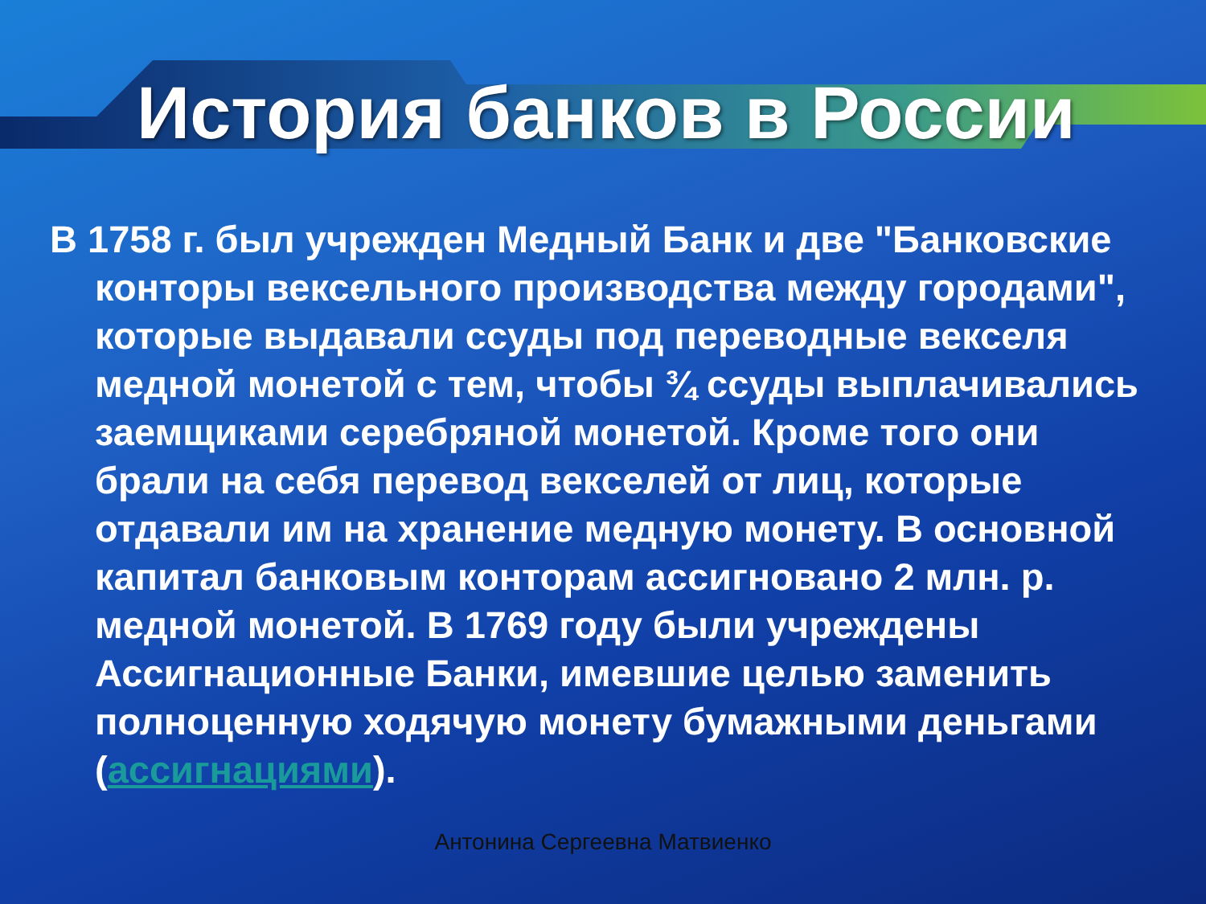История банков в России
В 1758 г. был учрежден Медный Банк и две "Банковские конторы вексельного производства между городами", которые выдавали ссуды под переводные векселя медной монетой с тем, чтобы ¾ ссуды выплачивались заемщиками серебряной монетой. Кроме того они брали на себя перевод векселей от лиц, которые отдавали им на хранение медную монету. В основной капитал банковым конторам ассигновано 2 млн. р. медной монетой. В 1769 году были учреждены Ассигнационные Банки, имевшие целью заменить полноценную ходячую монету бумажными деньгами (ассигнациями).
Антонина Сергеевна Матвиенко